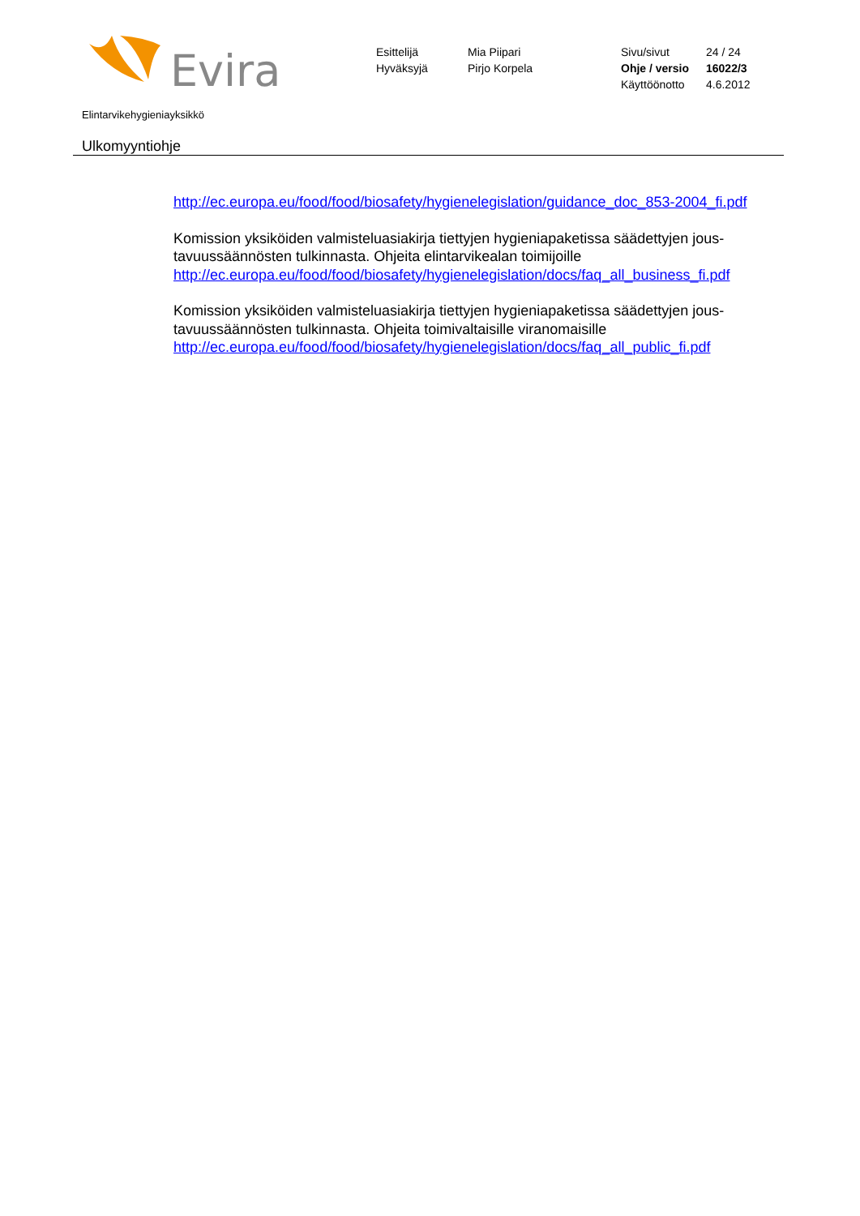Evira
Esittelijä
Hyväksyjä
Mia Piipari
Pirjo Korpela
Sivu/sivut
Ohje / versio
Käyttöönotto
24 / 24
16022/3
4.6.2012
Elintarvikehygieniayksikkö
Ulkomyyntiohje
http://ec.europa.eu/food/food/biosafety/hygienelegislation/guidance_doc_853-2004_fi.pdf
Komission yksiköiden valmisteluasiakirja tiettyjen hygieniapaketissa säädettyjen jous-tavuussäännösten tulkinnasta. Ohjeita elintarvikealan toimijoille
http://ec.europa.eu/food/food/biosafety/hygienelegislation/docs/faq_all_business_fi.pdf
Komission yksiköiden valmisteluasiakirja tiettyjen hygieniapaketissa säädettyjen jous-tavuussäännösten tulkinnasta. Ohjeita toimivaltaisille viranomaisille
http://ec.europa.eu/food/food/biosafety/hygienelegislation/docs/faq_all_public_fi.pdf